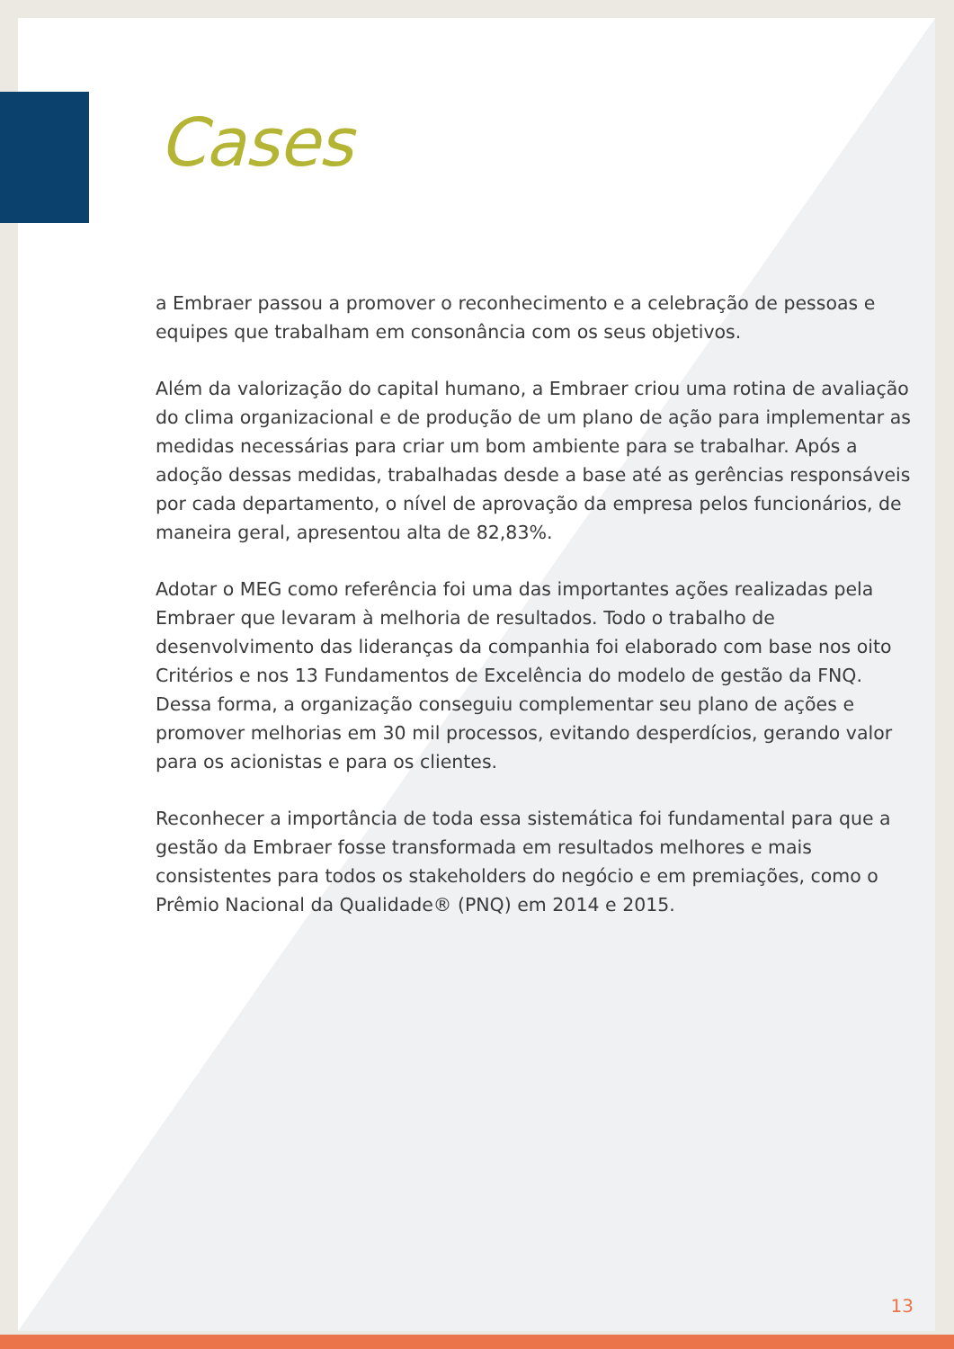Cases
a Embraer passou a promover o reconhecimento e a celebração de pessoas e equipes que trabalham em consonância com os seus objetivos.
Além da valorização do capital humano, a Embraer criou uma rotina de avaliação do clima organizacional e de produção de um plano de ação para implementar as medidas necessárias para criar um bom ambiente para se trabalhar. Após a adoção dessas medidas, trabalhadas desde a base até as gerências responsáveis por cada departamento, o nível de aprovação da empresa pelos funcionários, de maneira geral, apresentou alta de 82,83%.
Adotar o MEG como referência foi uma das importantes ações realizadas pela Embraer que levaram à melhoria de resultados. Todo o trabalho de desenvolvimento das lideranças da companhia foi elaborado com base nos oito Critérios e nos 13 Fundamentos de Excelência do modelo de gestão da FNQ. Dessa forma, a organização conseguiu complementar seu plano de ações e promover melhorias em 30 mil processos, evitando desperdícios, gerando valor para os acionistas e para os clientes.
Reconhecer a importância de toda essa sistemática foi fundamental para que a gestão da Embraer fosse transformada em resultados melhores e mais consistentes para todos os stakeholders do negócio e em premiações, como o Prêmio Nacional da Qualidade® (PNQ) em 2014 e 2015.
13